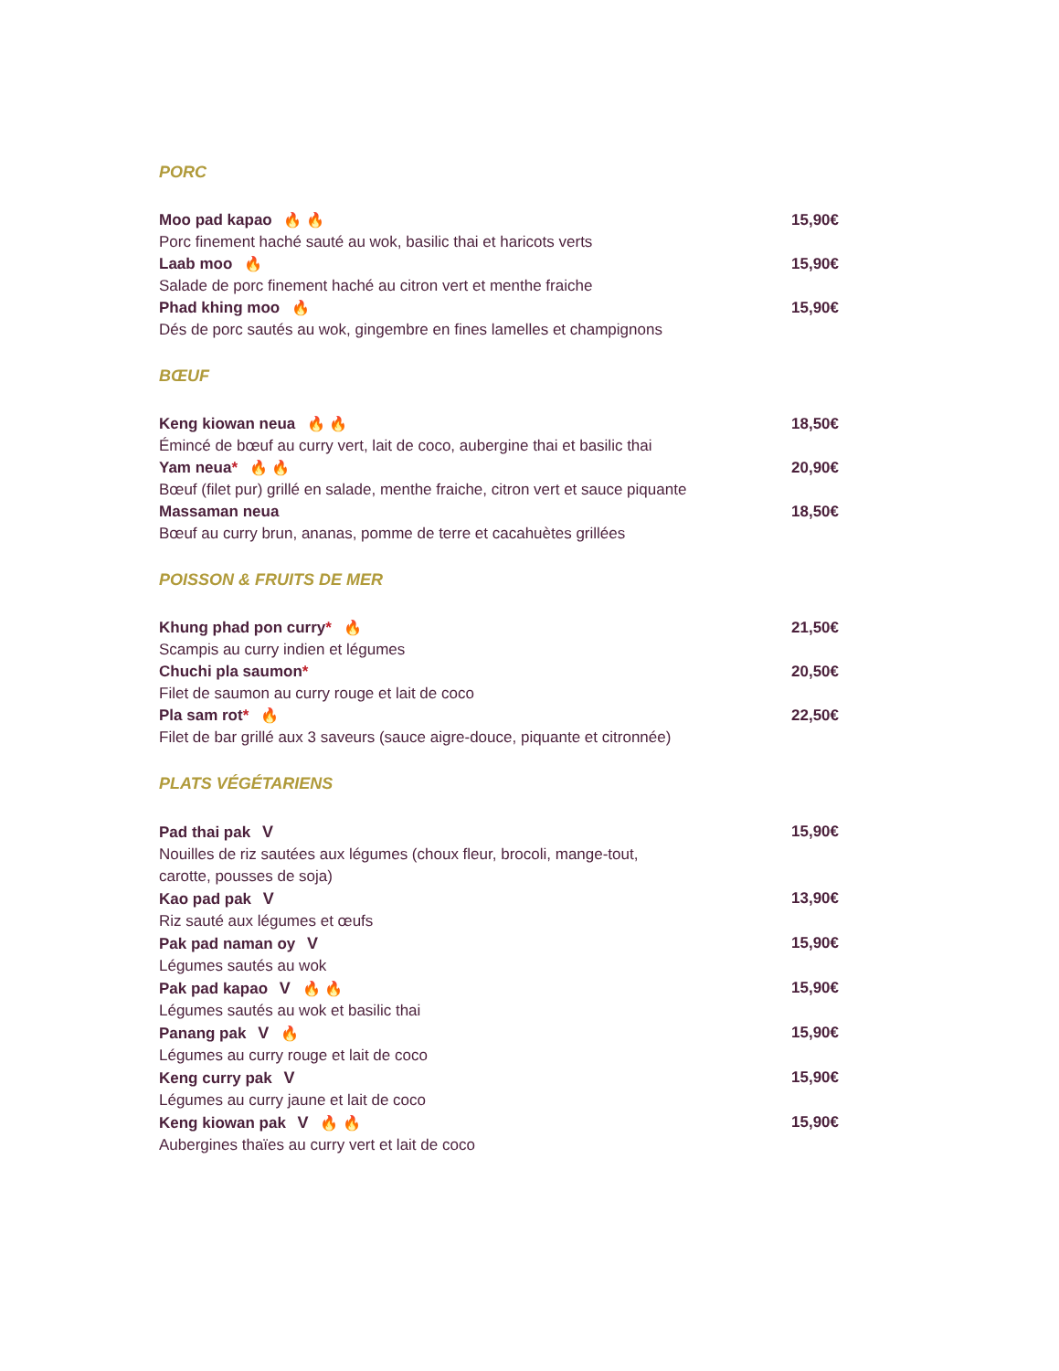PORC
Moo pad kapao 🔥 🔥 15,90€
Porc finement haché sauté au wok, basilic thai et haricots verts
Laab moo 🔥 15,90€
Salade de porc finement haché au citron vert et menthe fraiche
Phad khing moo 🔥 15,90€
Dés de porc sautés au wok, gingembre en fines lamelles et champignons
BŒUF
Keng kiowan neua 🔥 🔥 18,50€
Émincé de bœuf au curry vert, lait de coco, aubergine thai et basilic thai
Yam neua* 🔥 🔥 20,90€
Bœuf (filet pur) grillé en salade, menthe fraiche, citron vert et sauce piquante
Massaman neua 18,50€
Bœuf au curry brun, ananas, pomme de terre et cacahuètes grillées
POISSON & FRUITS DE MER
Khung phad pon curry* 🔥 21,50€
Scampis au curry indien et légumes
Chuchi pla saumon* 20,50€
Filet de saumon au curry rouge et lait de coco
Pla sam rot* 🔥 22,50€
Filet de bar grillé aux 3 saveurs (sauce aigre-douce, piquante et citronnée)
PLATS VÉGÉTARIENS
Pad thai pak V 15,90€
Nouilles de riz sautées aux légumes (choux fleur, brocoli, mange-tout,
carotte, pousses de soja)
Kao pad pak V 13,90€
Riz sauté aux légumes et œufs
Pak pad naman oy V 15,90€
Légumes sautés au wok
Pak pad kapao V 🔥 🔥 15,90€
Légumes sautés au wok et basilic thai
Panang pak V 🔥 15,90€
Légumes au curry rouge et lait de coco
Keng curry pak V 15,90€
Légumes au curry jaune et lait de coco
Keng kiowan pak V 🔥 🔥 15,90€
Aubergines thaïes au curry vert et lait de coco